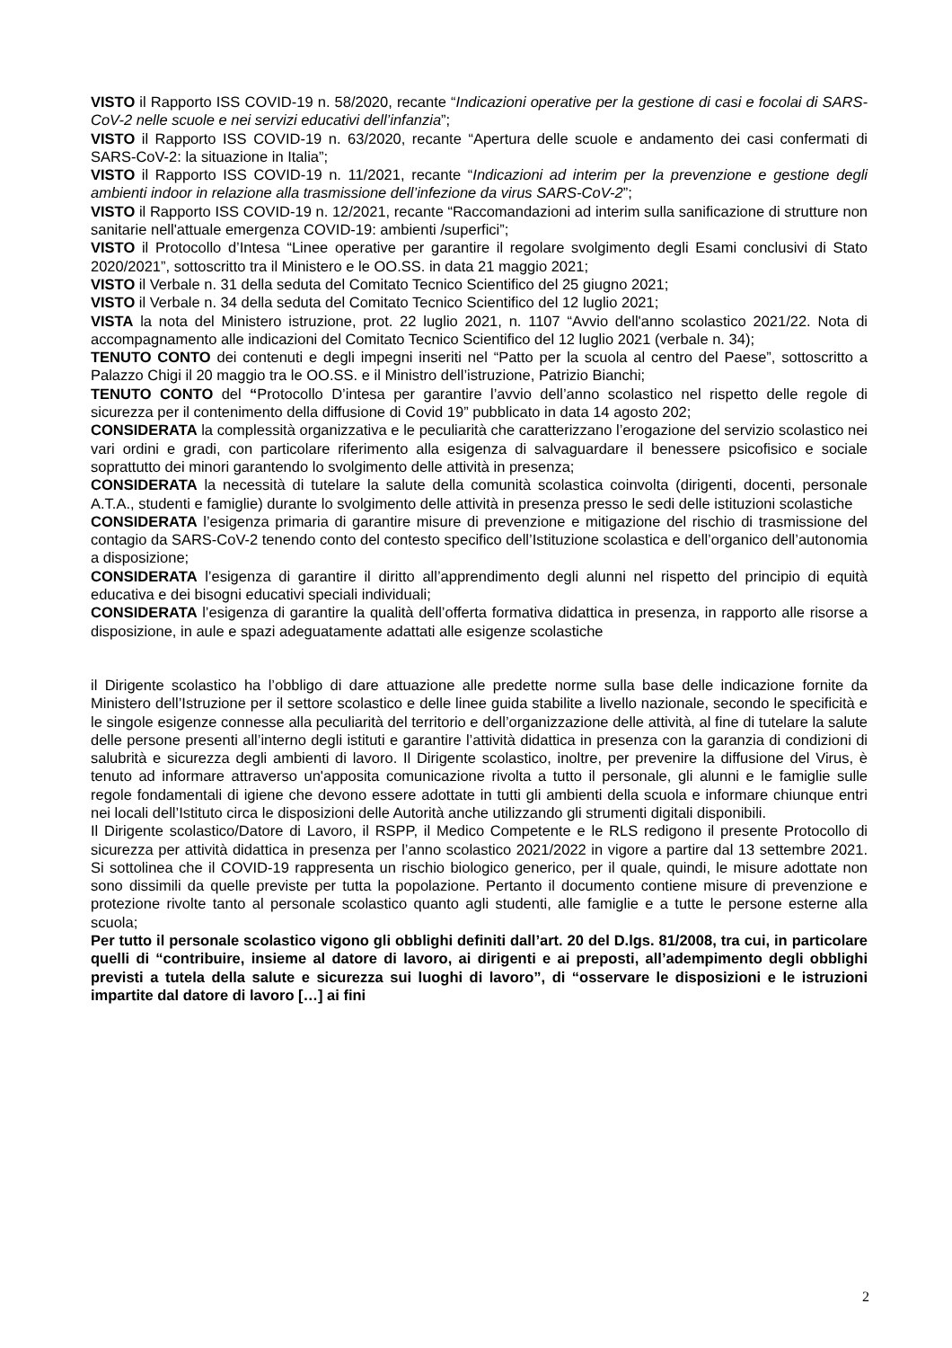VISTO il Rapporto ISS COVID-19 n. 58/2020, recante “Indicazioni operative per la gestione di casi e focolai di SARS-CoV-2 nelle scuole e nei servizi educativi dell’infanzia”;
VISTO il Rapporto ISS COVID-19 n. 63/2020, recante “Apertura delle scuole e andamento dei casi confermati di SARS-CoV-2: la situazione in Italia”;
VISTO il Rapporto ISS COVID-19 n. 11/2021, recante “Indicazioni ad interim per la prevenzione e gestione degli ambienti indoor in relazione alla trasmissione dell’infezione da virus SARS-CoV-2”;
VISTO il Rapporto ISS COVID-19 n. 12/2021, recante “Raccomandazioni ad interim sulla sanificazione di strutture non sanitarie nell'attuale emergenza COVID-19: ambienti /superfici”;
VISTO il Protocollo d’Intesa “Linee operative per garantire il regolare svolgimento degli Esami conclusivi di Stato 2020/2021”, sottoscritto tra il Ministero e le OO.SS. in data 21 maggio 2021;
VISTO il Verbale n. 31 della seduta del Comitato Tecnico Scientifico del 25 giugno 2021;
VISTO il Verbale n. 34 della seduta del Comitato Tecnico Scientifico del 12 luglio 2021;
VISTA la nota del Ministero istruzione, prot. 22 luglio 2021, n. 1107 “Avvio dell'anno scolastico 2021/22. Nota di accompagnamento alle indicazioni del Comitato Tecnico Scientifico del 12 luglio 2021 (verbale n. 34);
TENUTO CONTO dei contenuti e degli impegni inseriti nel “Patto per la scuola al centro del Paese”, sottoscritto a Palazzo Chigi il 20 maggio tra le OO.SS. e il Ministro dell’istruzione, Patrizio Bianchi;
TENUTO CONTO del “Protocollo D’intesa per garantire l’avvio dell’anno scolastico nel rispetto delle regole di sicurezza per il contenimento della diffusione di Covid 19” pubblicato in data 14 agosto 202;
CONSIDERATA la complessità organizzativa e le peculiarità che caratterizzano l’erogazione del servizio scolastico nei vari ordini e gradi, con particolare riferimento alla esigenza di salvaguardare il benessere psicofisico e sociale soprattutto dei minori garantendo lo svolgimento delle attività in presenza;
CONSIDERATA la necessità di tutelare la salute della comunità scolastica coinvolta (dirigenti, docenti, personale A.T.A., studenti e famiglie) durante lo svolgimento delle attività in presenza presso le sedi delle istituzioni scolastiche
CONSIDERATA l’esigenza primaria di garantire misure di prevenzione e mitigazione del rischio di trasmissione del contagio da SARS-CoV-2 tenendo conto del contesto specifico dell’Istituzione scolastica e dell’organico dell’autonomia a disposizione;
CONSIDERATA l’esigenza di garantire il diritto all’apprendimento degli alunni nel rispetto del principio di equità educativa e dei bisogni educativi speciali individuali;
CONSIDERATA l’esigenza di garantire la qualità dell’offerta formativa didattica in presenza, in rapporto alle risorse a disposizione, in aule e spazi adeguatamente adattati alle esigenze scolastiche
il Dirigente scolastico ha l’obbligo di dare attuazione alle predette norme sulla base delle indicazione fornite da Ministero dell’Istruzione per il settore scolastico e delle linee guida stabilite a livello nazionale, secondo le specificità e le singole esigenze connesse alla peculiarità del territorio e dell’organizzazione delle attività, al fine di tutelare la salute delle persone presenti all’interno degli istituti e garantire l’attività didattica in presenza con la garanzia di condizioni di salubrità e sicurezza degli ambienti di lavoro. Il Dirigente scolastico, inoltre, per prevenire la diffusione del Virus, è tenuto ad informare attraverso un'apposita comunicazione rivolta a tutto il personale, gli alunni e le famiglie sulle regole fondamentali di igiene che devono essere adottate in tutti gli ambienti della scuola e informare chiunque entri nei locali dell’Istituto circa le disposizioni delle Autorità anche utilizzando gli strumenti digitali disponibili.
Il Dirigente scolastico/Datore di Lavoro, il RSPP, il Medico Competente e le RLS redigono il presente Protocollo di sicurezza per attività didattica in presenza per l’anno scolastico 2021/2022 in vigore a partire dal 13 settembre 2021. Si sottolinea che il COVID-19 rappresenta un rischio biologico generico, per il quale, quindi, le misure adottate non sono dissimili da quelle previste per tutta la popolazione. Pertanto il documento contiene misure di prevenzione e protezione rivolte tanto al personale scolastico quanto agli studenti, alle famiglie e a tutte le persone esterne alla scuola;
Per tutto il personale scolastico vigono gli obblighi definiti dall’art. 20 del D.lgs. 81/2008, tra cui, in particolare quelli di “contribuire, insieme al datore di lavoro, ai dirigenti e ai preposti, all’adempimento degli obblighi previsti a tutela della salute e sicurezza sui luoghi di lavoro”, di “osservare le disposizioni e le istruzioni impartite dal datore di lavoro […] ai fini
2